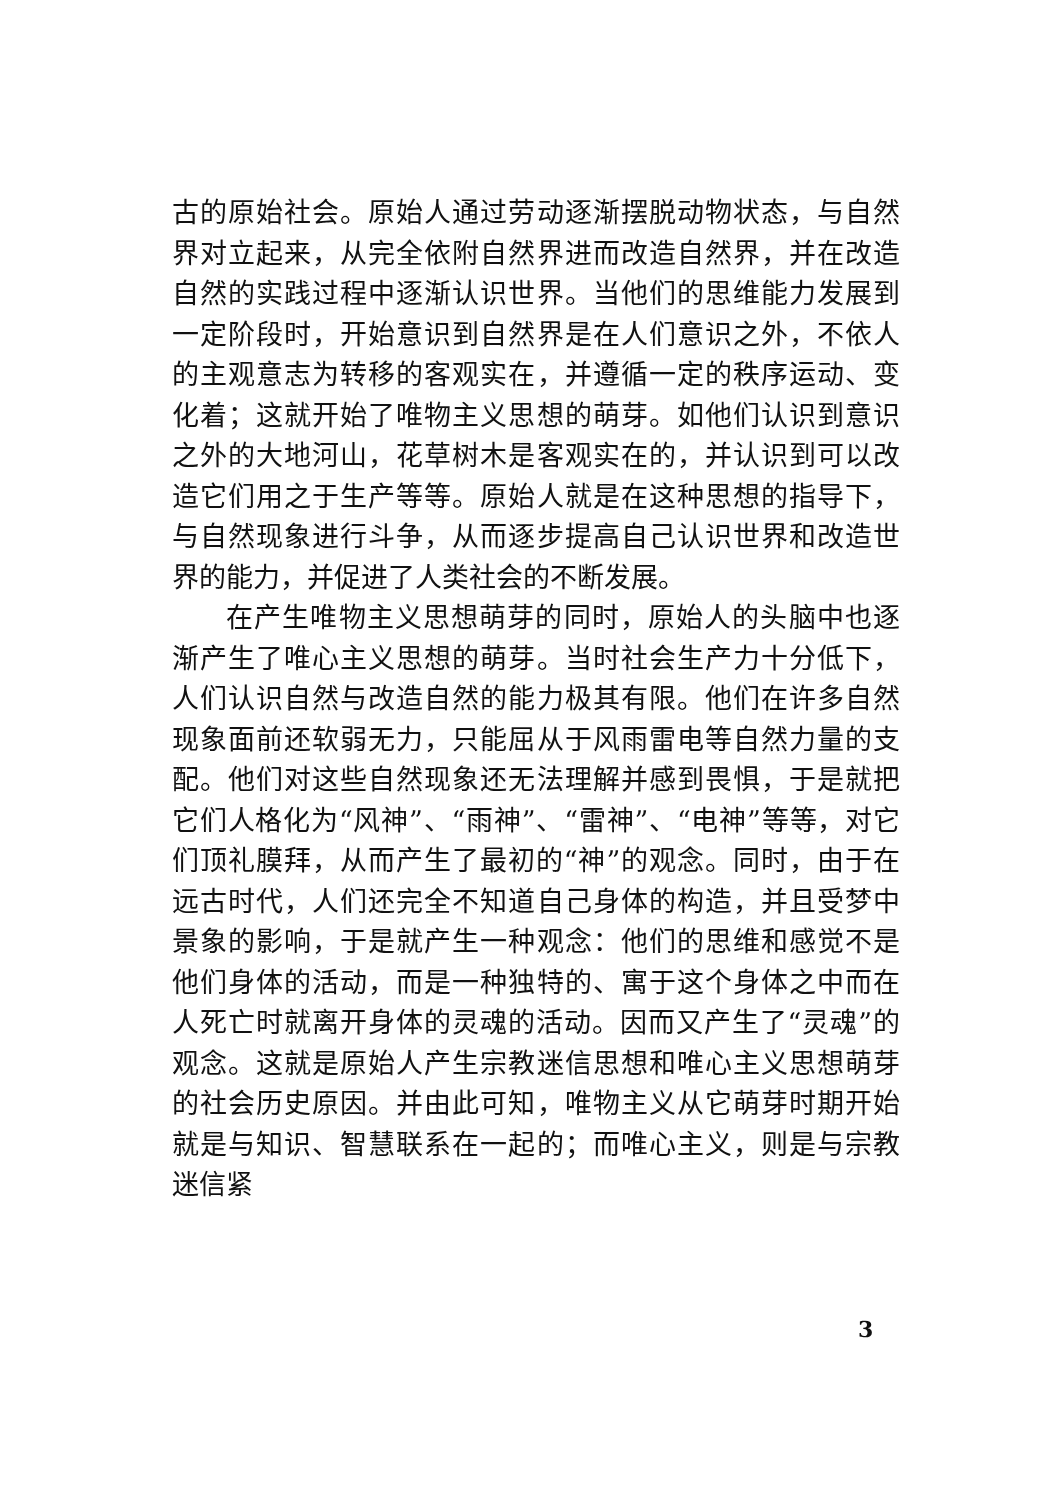古的原始社会。原始人通过劳动逐渐摆脱动物状态，与自然界对立起来，从完全依附自然界进而改造自然界，并在改造自然的实践过程中逐渐认识世界。当他们的思维能力发展到一定阶段时，开始意识到自然界是在人们意识之外，不依人的主观意志为转移的客观实在，并遵循一定的秩序运动、变化着；这就开始了唯物主义思想的萌芽。如他们认识到意识之外的大地河山，花草树木是客观实在的，并认识到可以改造它们用之于生产等等。原始人就是在这种思想的指导下，与自然现象进行斗争，从而逐步提高自己认识世界和改造世界的能力，并促进了人类社会的不断发展。
在产生唯物主义思想萌芽的同时，原始人的头脑中也逐渐产生了唯心主义思想的萌芽。当时社会生产力十分低下，人们认识自然与改造自然的能力极其有限。他们在许多自然现象面前还软弱无力，只能屈从于风雨雷电等自然力量的支配。他们对这些自然现象还无法理解并感到畏惧，于是就把它们人格化为“风神”、“雨神”、“雷神”、“电神”等等，对它们顶礼膜拜，从而产生了最初的“神”的观念。同时，由于在远古时代，人们还完全不知道自己身体的构造，并且受梦中景象的影响，于是就产生一种观念：他们的思维和感觉不是他们身体的活动，而是一种独特的、寓于这个身体之中而在人死亡时就离开身体的灵魂的活动。因而又产生了“灵魂”的观念。这就是原始人产生宗教迷信思想和唯心主义思想萌芽的社会历史原因。并由此可知，唯物主义从它萌芽时期开始就是与知识、智慧联系在一起的；而唯心主义，则是与宗教迷信紧
3